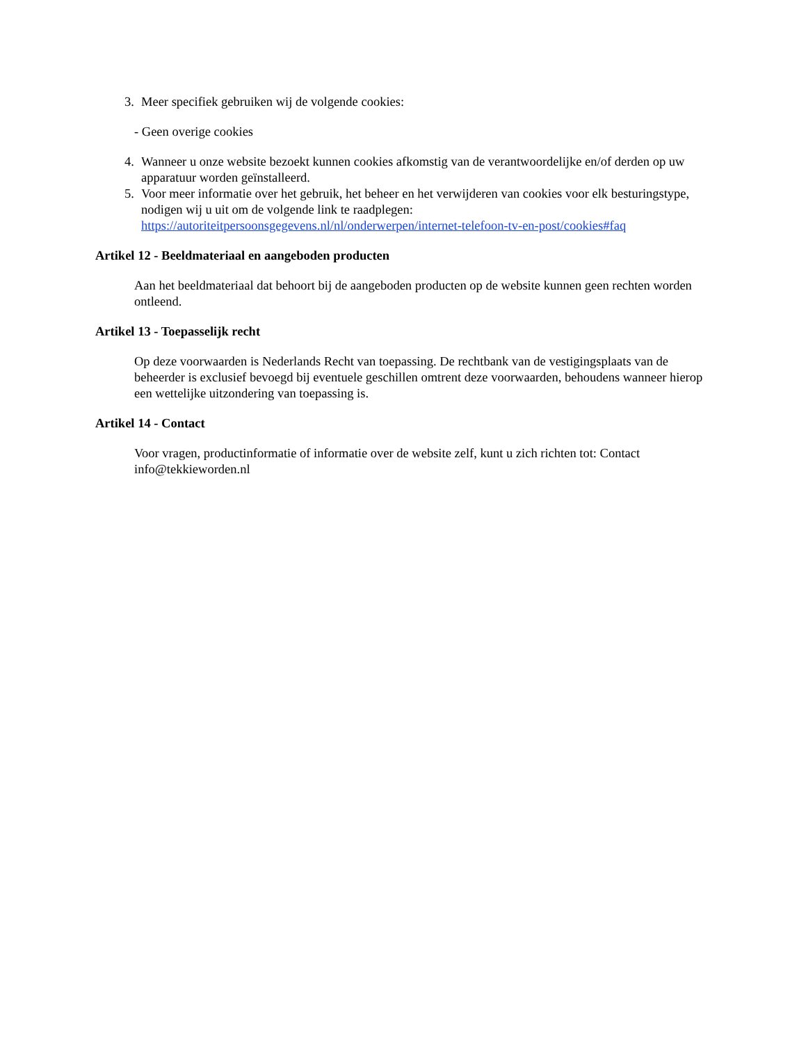3. Meer specifiek gebruiken wij de volgende cookies:
- Geen overige cookies
4. Wanneer u onze website bezoekt kunnen cookies afkomstig van de verantwoordelijke en/of derden op uw apparatuur worden geïnstalleerd.
5. Voor meer informatie over het gebruik, het beheer en het verwijderen van cookies voor elk besturingstype, nodigen wij u uit om de volgende link te raadplegen: https://autoriteitpersoonsgegevens.nl/nl/onderwerpen/internet-telefoon-tv-en-post/cookies#faq
Artikel 12 - Beeldmateriaal en aangeboden producten
Aan het beeldmateriaal dat behoort bij de aangeboden producten op de website kunnen geen rechten worden ontleend.
Artikel 13 - Toepasselijk recht
Op deze voorwaarden is Nederlands Recht van toepassing. De rechtbank van de vestigingsplaats van de beheerder is exclusief bevoegd bij eventuele geschillen omtrent deze voorwaarden, behoudens wanneer hierop een wettelijke uitzondering van toepassing is.
Artikel 14 - Contact
Voor vragen, productinformatie of informatie over de website zelf, kunt u zich richten tot: Contact info@tekkieworden.nl